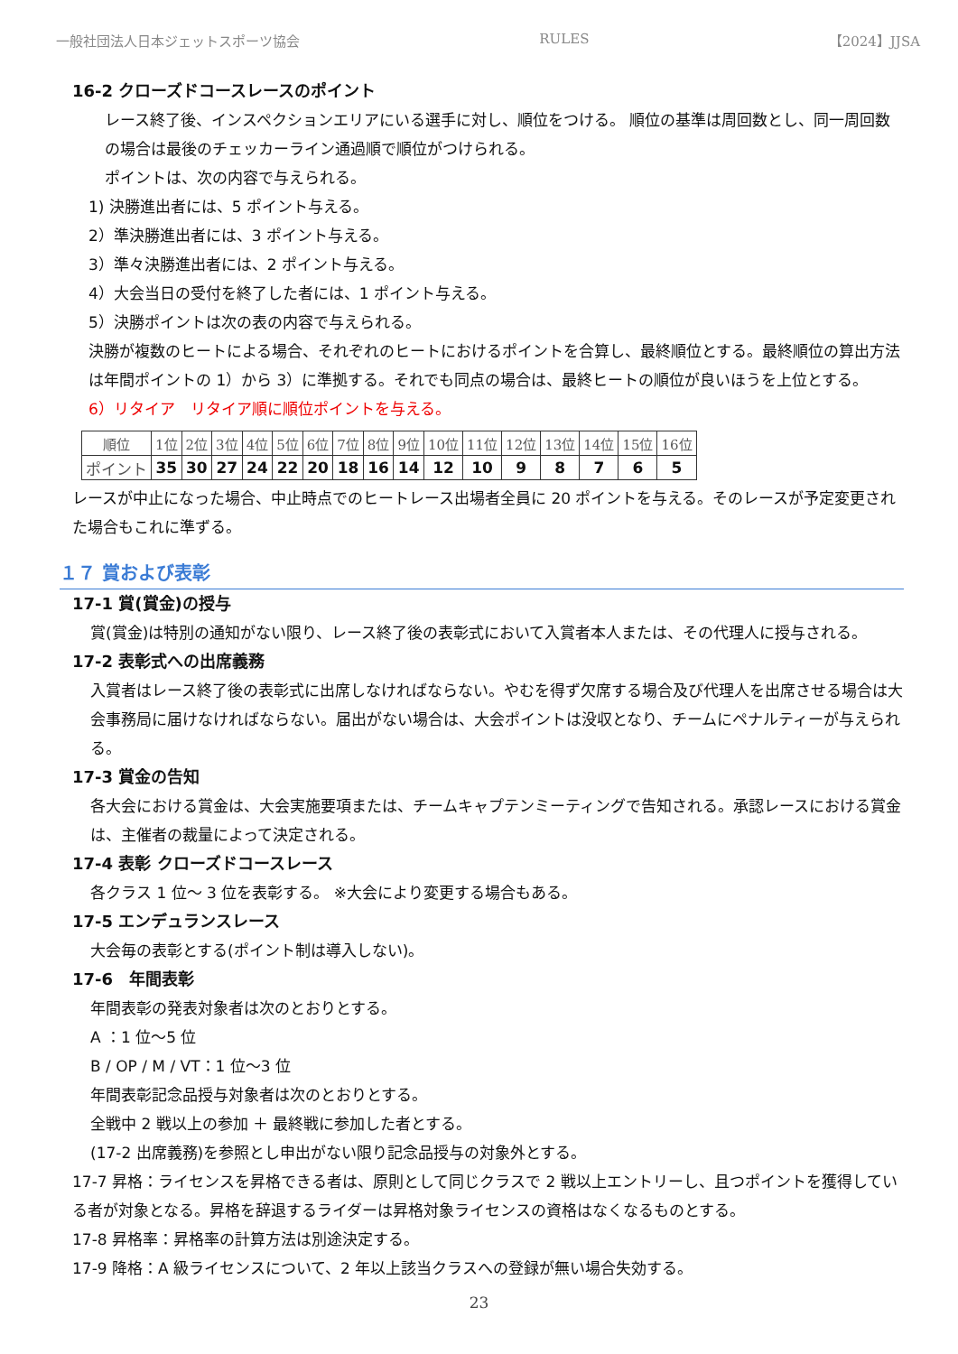一般社団法人日本ジェットスポーツ協会 RULES 【2024】JJSA
16-2 クローズドコースレースのポイント
レース終了後、インスペクションエリアにいる選手に対し、順位をつける。 順位の基準は周回数とし、同一周回数の場合は最後のチェッカーライン通過順で順位がつけられる。
ポイントは、次の内容で与えられる。
1) 決勝進出者には、5 ポイント与える。
2）準決勝進出者には、3 ポイント与える。
3）準々決勝進出者には、2 ポイント与える。
4）大会当日の受付を終了した者には、1 ポイント与える。
5）決勝ポイントは次の表の内容で与えられる。
決勝が複数のヒートによる場合、それぞれのヒートにおけるポイントを合算し、最終順位とする。最終順位の算出方法は年間ポイントの 1）から 3）に準拠する。それでも同点の場合は、最終ヒートの順位が良いほうを上位とする。
6）リタイア　リタイア順に順位ポイントを与える。
| 順位 | 1位 | 2位 | 3位 | 4位 | 5位 | 6位 | 7位 | 8位 | 9位 | 10位 | 11位 | 12位 | 13位 | 14位 | 15位 | 16位 |
| ポイント | 35 | 30 | 27 | 24 | 22 | 20 | 18 | 16 | 14 | 12 | 10 | 9 | 8 | 7 | 6 | 5 |
レースが中止になった場合、中止時点でのヒートレース出場者全員に 20 ポイントを与える。そのレースが予定変更された場合もこれに準ずる。
１７ 賞および表彰
17-1 賞(賞金)の授与
賞(賞金)は特別の通知がない限り、レース終了後の表彰式において入賞者本人または、その代理人に授与される。
17-2 表彰式への出席義務
入賞者はレース終了後の表彰式に出席しなければならない。やむを得ず欠席する場合及び代理人を出席させる場合は大会事務局に届けなければならない。届出がない場合は、大会ポイントは没収となり、チームにペナルティーが与えられる。
17-3 賞金の告知
各大会における賞金は、大会実施要項または、チームキャプテンミーティングで告知される。承認レースにおける賞金は、主催者の裁量によって決定される。
17-4 表彰 クローズドコースレース
各クラス 1 位～ 3 位を表彰する。 ※大会により変更する場合もある。
17-5 エンデュランスレース
大会毎の表彰とする(ポイント制は導入しない)。
17-6　年間表彰
年間表彰の発表対象者は次のとおりとする。
A ：1 位～5 位
B / OP / M / VT：1 位～3 位
年間表彰記念品授与対象者は次のとおりとする。
全戦中 2 戦以上の参加 ＋ 最終戦に参加した者とする。
(17-2 出席義務)を参照とし申出がない限り記念品授与の対象外とする。
17-7 昇格：ライセンスを昇格できる者は、原則として同じクラスで 2 戦以上エントリーし、且つポイントを獲得している者が対象となる。昇格を辞退するライダーは昇格対象ライセンスの資格はなくなるものとする。
17-8 昇格率：昇格率の計算方法は別途決定する。
17-9 降格：A 級ライセンスについて、2 年以上該当クラスへの登録が無い場合失効する。
23